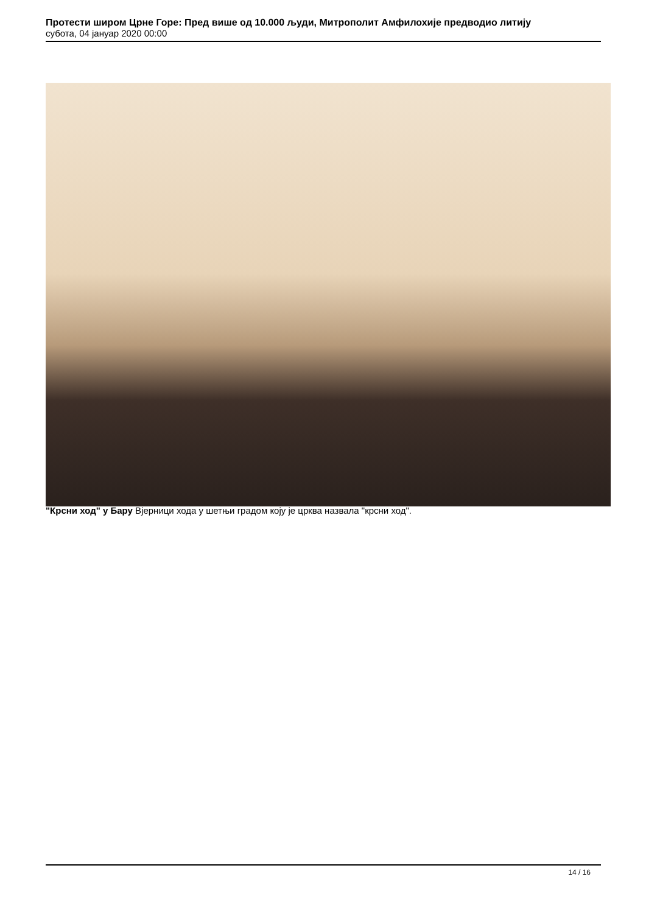Протести широм Црне Горе: Пред више од 10.000 људи, Митрополит Амфилохије предводио литију
субота, 04 јануар 2020 00:00
"Крсни ход" у Бару Вјерници хода у шетњи градом коју је црква назвала "крсни ход".
14 / 16